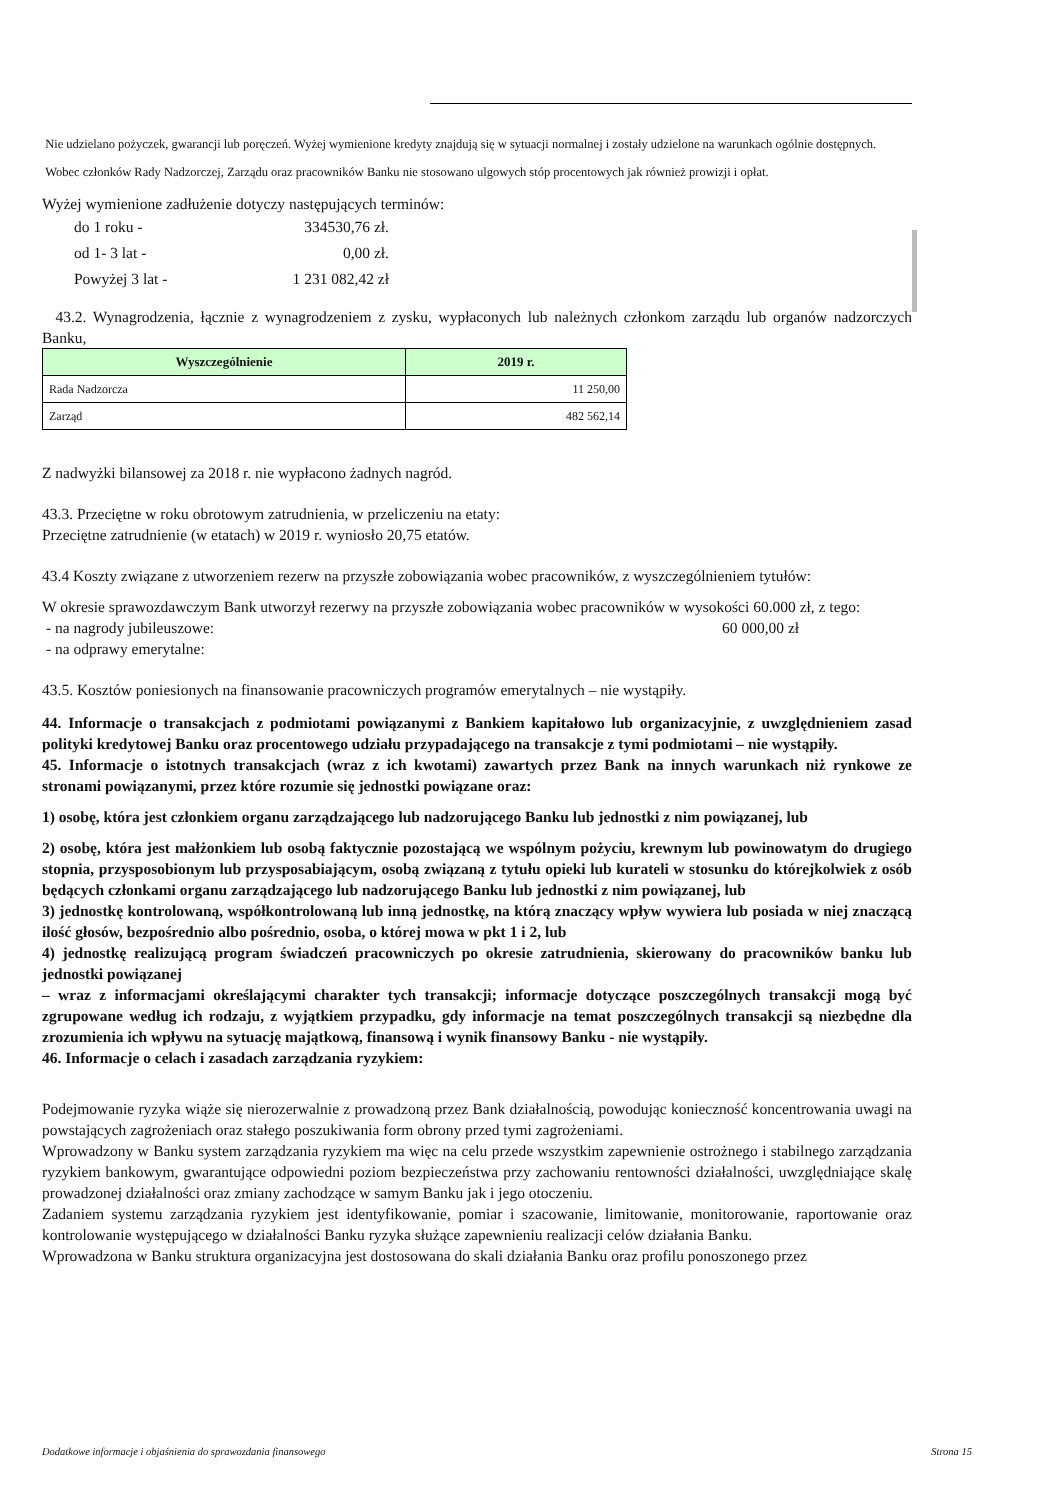Nie udzielano pożyczek, gwarancji lub poręczeń. Wyżej wymienione kredyty znajdują się w sytuacji normalnej i zostały udzielone na warunkach ogólnie dostępnych.
Wobec członków Rady Nadzorczej, Zarządu oraz pracowników Banku nie stosowano ulgowych stóp procentowych jak również prowizji i opłat.
Wyżej wymienione zadłużenie dotyczy następujących terminów:
do 1 roku - 334530,76 zł.
od 1- 3 lat - 0,00 zł.
Powyżej 3 lat - 1 231 082,42 zł
43.2. Wynagrodzenia, łącznie z wynagrodzeniem z zysku, wypłaconych lub należnych członkom zarządu lub organów nadzorczych Banku,
| Wyszczególnienie | 2019 r. |
| --- | --- |
| Rada Nadzorcza | 11 250,00 |
| Zarząd | 482 562,14 |
Z nadwyżki bilansowej za 2018 r. nie wypłacono żadnych nagród.
43.3. Przeciętne w roku obrotowym zatrudnienia, w przeliczeniu na etaty:
Przeciętne zatrudnienie (w etatach) w 2019 r. wyniosło 20,75 etatów.
43.4 Koszty związane z utworzeniem rezerw na przyszłe zobowiązania wobec pracowników, z wyszczególnieniem tytułów:
W okresie sprawozdawczym Bank utworzył rezerwy na przyszłe zobowiązania wobec pracowników w wysokości 60.000 zł, z tego:
- na nagrody jubileuszowe: 60 000,00 zł
- na odprawy emerytalne:
43.5. Kosztów poniesionych na finansowanie pracowniczych programów emerytalnych – nie wystąpiły.
44. Informacje o transakcjach z podmiotami powiązanymi z Bankiem kapitałowo lub organizacyjnie, z uwzględnieniem zasad polityki kredytowej Banku oraz procentowego udziału przypadającego na transakcje z tymi podmiotami – nie wystąpiły.
45. Informacje o istotnych transakcjach (wraz z ich kwotami) zawartych przez Bank na innych warunkach niż rynkowe ze stronami powiązanymi, przez które rozumie się jednostki powiązane oraz:
1) osobę, która jest członkiem organu zarządzającego lub nadzorującego Banku lub jednostki z nim powiązanej, lub
2) osobę, która jest małżonkiem lub osobą faktycznie pozostającą we wspólnym pożyciu, krewnym lub powinowatym do drugiego stopnia, przysposobionym lub przysposabiającym, osobą związaną z tytułu opieki lub kurateli w stosunku do którejkolwiek z osób będących członkami organu zarządzającego lub nadzorującego Banku lub jednostki z nim powiązanej, lub
3) jednostkę kontrolowaną, współkontrolowaną lub inną jednostkę, na którą znaczący wpływ wywiera lub posiada w niej znaczącą ilość głosów, bezpośrednio albo pośrednio, osoba, o której mowa w pkt 1 i 2, lub
4) jednostkę realizującą program świadczeń pracowniczych po okresie zatrudnienia, skierowany do pracowników banku lub jednostki powiązanej
– wraz z informacjami określającymi charakter tych transakcji; informacje dotyczące poszczególnych transakcji mogą być zgrupowane według ich rodzaju, z wyjątkiem przypadku, gdy informacje na temat poszczególnych transakcji są niezbędne dla zrozumienia ich wpływu na sytuację majątkową, finansową i wynik finansowy Banku - nie wystąpiły.
46. Informacje o celach i zasadach zarządzania ryzykiem:
Podejmowanie ryzyka wiąże się nierozerwalnie z prowadzoną przez Bank działalnością, powodując konieczność koncentrowania uwagi na powstających zagrożeniach oraz stałego poszukiwania form obrony przed tymi zagrożeniami.
Wprowadzony w Banku system zarządzania ryzykiem ma więc na celu przede wszystkim zapewnienie ostrożnego i stabilnego zarządzania ryzykiem bankowym, gwarantujące odpowiedni poziom bezpieczeństwa przy zachowaniu rentowności działalności, uwzględniające skalę prowadzonej działalności oraz zmiany zachodzące w samym Banku jak i jego otoczeniu.
Zadaniem systemu zarządzania ryzykiem jest identyfikowanie, pomiar i szacowanie, limitowanie, monitorowanie, raportowanie oraz kontrolowanie występującego w działalności Banku ryzyka służące zapewnieniu realizacji celów działania Banku.
Wprowadzona w Banku struktura organizacyjna jest dostosowana do skali działania Banku oraz profilu ponoszonego przez
Dodatkowe informacje i objaśnienia do sprawozdania finansowego Strona 15